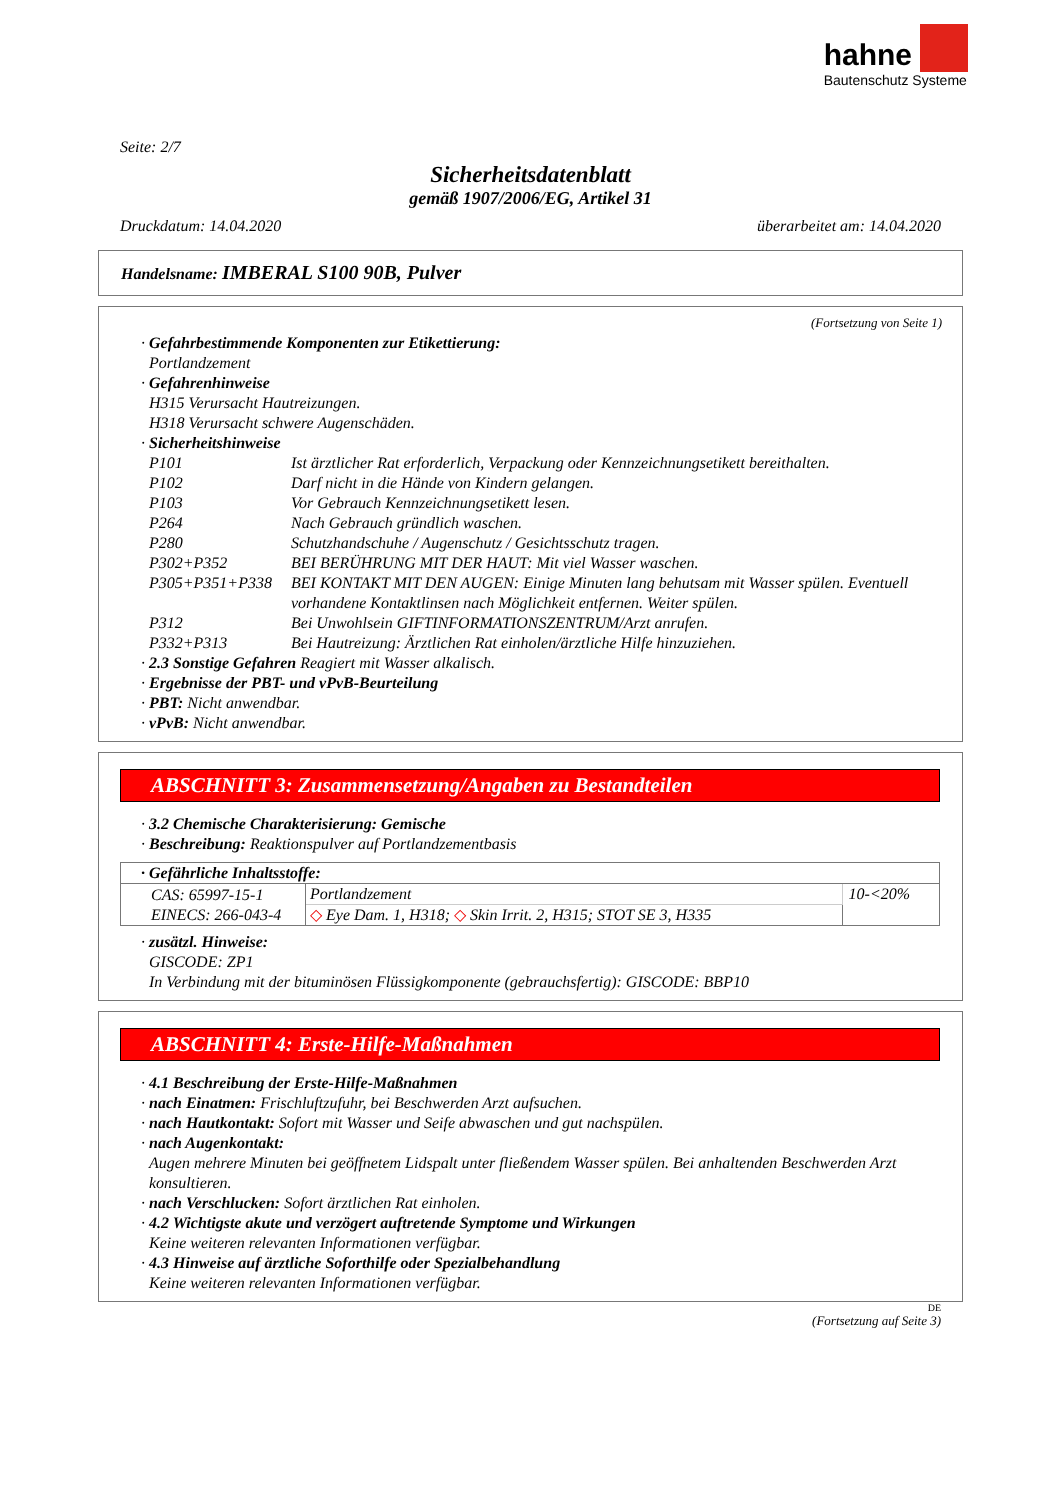hahne
Bautenschutz Systeme
Seite: 2/7
Sicherheitsdatenblatt
gemäß 1907/2006/EG, Artikel 31
Druckdatum: 14.04.2020 überarbeitet am: 14.04.2020
Handelsname: IMBERAL S100 90B, Pulver
(Fortsetzung von Seite 1)
· Gefahrbestimmende Komponenten zur Etikettierung:
Portlandzement
· Gefahrenhinweise
H315 Verursacht Hautreizungen.
H318 Verursacht schwere Augenschäden.
· Sicherheitshinweise
| P101 | Ist ärztlicher Rat erforderlich, Verpackung oder Kennzeichnungsetikett bereithalten. |
| P102 | Darf nicht in die Hände von Kindern gelangen. |
| P103 | Vor Gebrauch Kennzeichnungsetikett lesen. |
| P264 | Nach Gebrauch gründlich waschen. |
| P280 | Schutzhandschuhe / Augenschutz / Gesichtsschutz tragen. |
| P302+P352 | BEI BERÜHRUNG MIT DER HAUT: Mit viel Wasser waschen. |
| P305+P351+P338 | BEI KONTAKT MIT DEN AUGEN: Einige Minuten lang behutsam mit Wasser spülen. Eventuell vorhandene Kontaktlinsen nach Möglichkeit entfernen. Weiter spülen. |
| P312 | Bei Unwohlsein GIFTINFORMATIONSZENTRUM/Arzt anrufen. |
| P332+P313 | Bei Hautreizung: Ärztlichen Rat einholen/ärztliche Hilfe hinzuziehen. |
· 2.3 Sonstige Gefahren Reagiert mit Wasser alkalisch.
· Ergebnisse der PBT- und vPvB-Beurteilung
· PBT: Nicht anwendbar.
· vPvB: Nicht anwendbar.
ABSCHNITT 3: Zusammensetzung/Angaben zu Bestandteilen
· 3.2 Chemische Charakterisierung: Gemische
· Beschreibung: Reaktionspulver auf Portlandzementbasis
| · Gefährliche Inhaltsstoffe: | | |
| --- | --- | --- |
| CAS: 65997-15-1 EINECS: 266-043-4 | Portlandzement | 10-<20% |
| | ◇ Eye Dam. 1, H318; ◇ Skin Irrit. 2, H315; STOT SE 3, H335 | |
· zusätzl. Hinweise:
GISCODE: ZP1
In Verbindung mit der bituminösen Flüssigkomponente (gebrauchsfertig): GISCODE: BBP10
ABSCHNITT 4: Erste-Hilfe-Maßnahmen
· 4.1 Beschreibung der Erste-Hilfe-Maßnahmen
· nach Einatmen: Frischluftzufuhr, bei Beschwerden Arzt aufsuchen.
· nach Hautkontakt: Sofort mit Wasser und Seife abwaschen und gut nachspülen.
· nach Augenkontakt:
Augen mehrere Minuten bei geöffnetem Lidspalt unter fließendem Wasser spülen. Bei anhaltenden Beschwerden Arzt konsultieren.
· nach Verschlucken: Sofort ärztlichen Rat einholen.
· 4.2 Wichtigste akute und verzögert auftretende Symptome und Wirkungen
Keine weiteren relevanten Informationen verfügbar.
· 4.3 Hinweise auf ärztliche Soforthilfe oder Spezialbehandlung
Keine weiteren relevanten Informationen verfügbar.
DE
(Fortsetzung auf Seite 3)